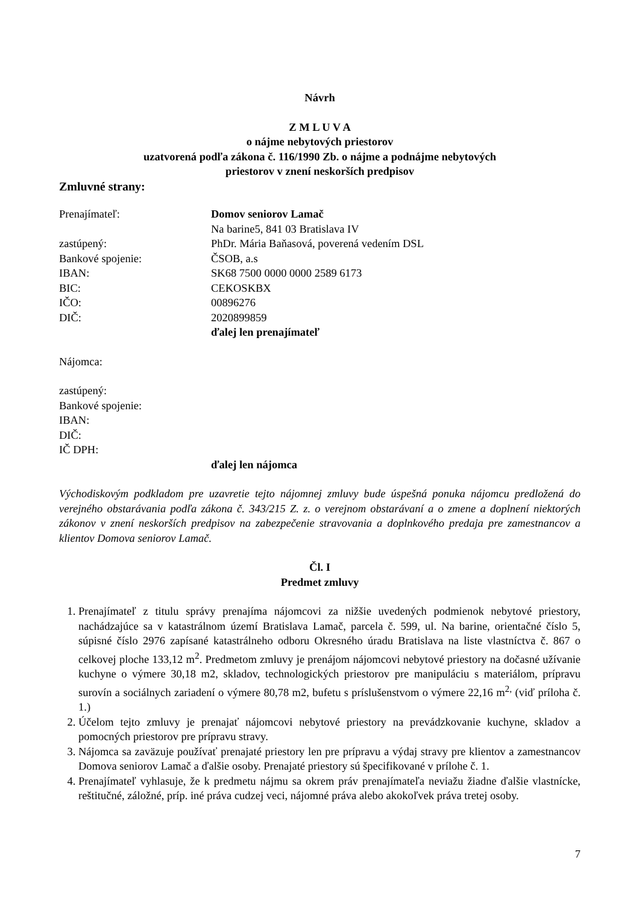Návrh
Z M L U V A
o nájme nebytových priestorov
uzatvorená podľa zákona č. 116/1990 Zb. o nájme a podnájme nebytových
priestorov v znení neskorších predpisov
Zmluvné strany:
| Prenajímateľ: | Domov seniorov Lamač |
| | Na barine5, 841 03 Bratislava IV |
| zastúpený: | PhDr. Mária Baňasová, poverená vedením DSL |
| Bankové spojenie: | ČSOB, a.s |
| IBAN: | SK68 7500 0000 0000 2589 6173 |
| BIC: | CEKOSKBX |
| IČO: | 00896276 |
| DIČ: | 2020899859 |
| | ďalej len prenajímateľ |
Nájomca:
zastúpený:
Bankové spojenie:
IBAN:
DIČ:
IČ DPH:
ďalej len nájomca
Východiskovým podkladom pre uzavretie tejto nájomnej zmluvy bude úspešná ponuka nájomcu predložená do verejného obstarávania podľa zákona č. 343/215 Z. z. o verejnom obstarávaní a o zmene a doplnení niektorých zákonov v znení neskorších predpisov na zabezpečenie stravovania a doplnkového predaja pre zamestnancov a klientov Domova seniorov Lamač.
Čl. I
Predmet zmluvy
1. Prenajímateľ z titulu správy prenajíma nájomcovi za nižšie uvedených podmienok nebytové priestory, nachádzajúce sa v katastrálnom území Bratislava Lamač, parcela č. 599, ul. Na barine, orientačné číslo 5, súpisné číslo 2976 zapísané katastrálneho odboru Okresného úradu Bratislava na liste vlastníctva č. 867 o celkovej ploche 133,12 m<sup>2</sup>. Predmetom zmluvy je prenájom nájomcovi nebytové priestory na dočasné užívanie kuchyne o výmere 30,18 m2, skladov, technologických priestorov pre manipuláciu s materiálom, prípravu surovín a sociálnych zariadení o výmere 80,78 m2, bufetu s príslušenstvom o výmere 22,16 m<sup>2,</sup> (viď príloha č. 1.)
2. Účelom tejto zmluvy je prenajať nájomcovi nebytové priestory na prevádzkovanie kuchyne, skladov a pomocných priestorov pre prípravu stravy.
3. Nájomca sa zaväzuje používať prenajaté priestory len pre prípravu a výdaj stravy pre klientov a zamestnancov Domova seniorov Lamač a ďalšie osoby. Prenajaté priestory sú špecifikované v prílohe č. 1.
4. Prenajímateľ vyhlasuje, že k predmetu nájmu sa okrem práv prenajímateľa neviažu žiadne ďalšie vlastnícke, reštitučné, záložné, príp. iné práva cudzej veci, nájomné práva alebo akokoľvek práva tretej osoby.
7